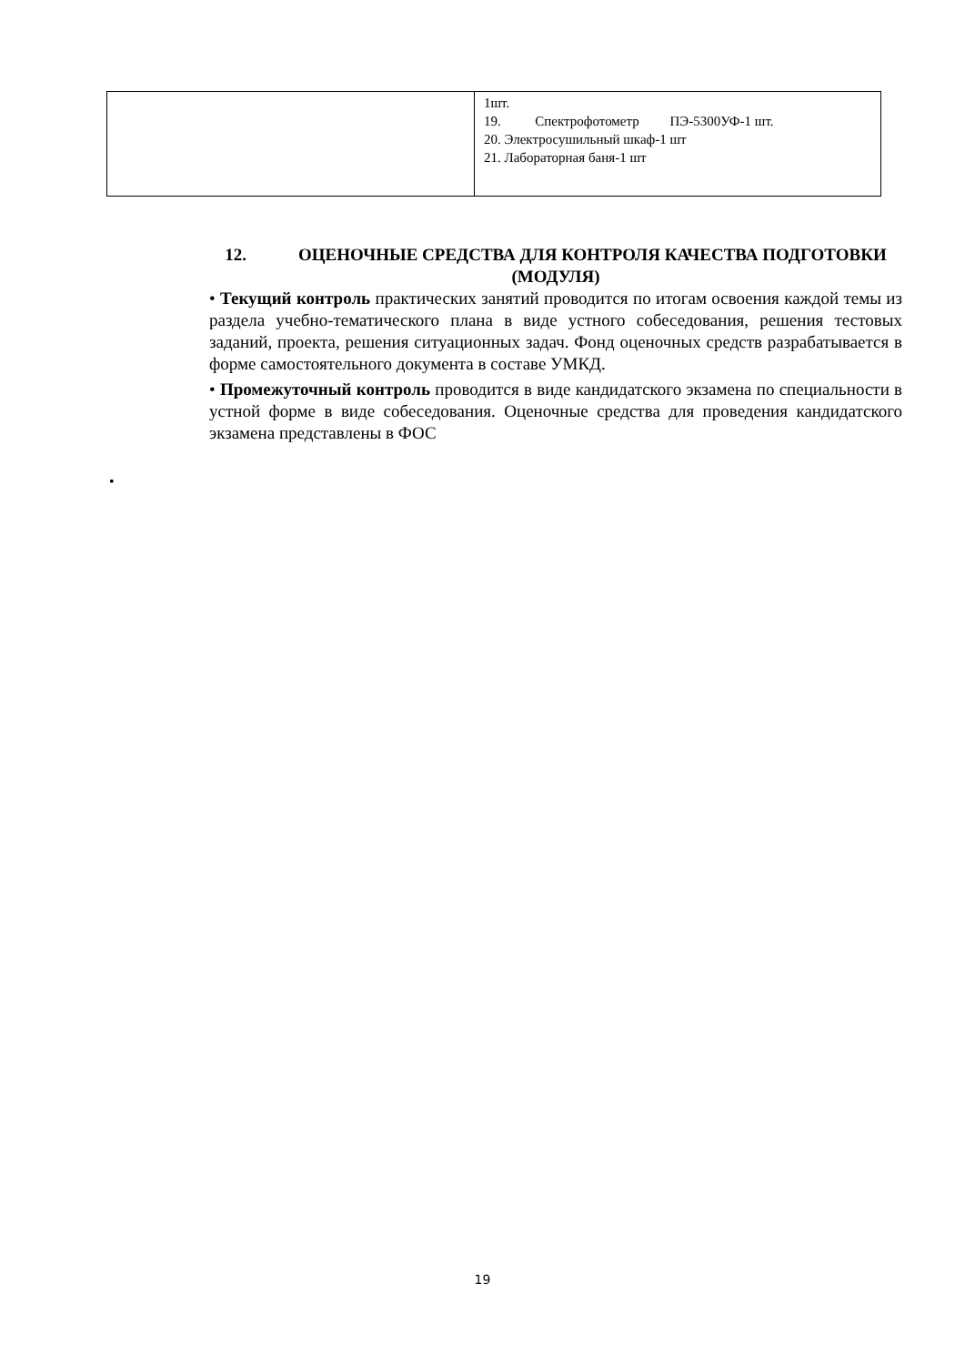| | 1шт. 19. Спектрофотометр ПЭ-5300УФ-1 шт. 20. Электросушильный шкаф-1 шт 21. Лабораторная баня-1 шт |
12. ОЦЕНОЧНЫЕ СРЕДСТВА ДЛЯ КОНТРОЛЯ КАЧЕСТВА ПОДГОТОВКИ (МОДУЛЯ)
• Текущий контроль практических занятий проводится по итогам освоения каждой темы из раздела учебно-тематического плана в виде устного собеседования, решения тестовых заданий, проекта, решения ситуационных задач. Фонд оценочных средств разрабатывается в форме самостоятельного документа в составе УМКД.
• Промежуточный контроль проводится в виде кандидатского экзамена по специальности в устной форме в виде собеседования. Оценочные средства для проведения кандидатского экзамена представлены в ФОС
•
19